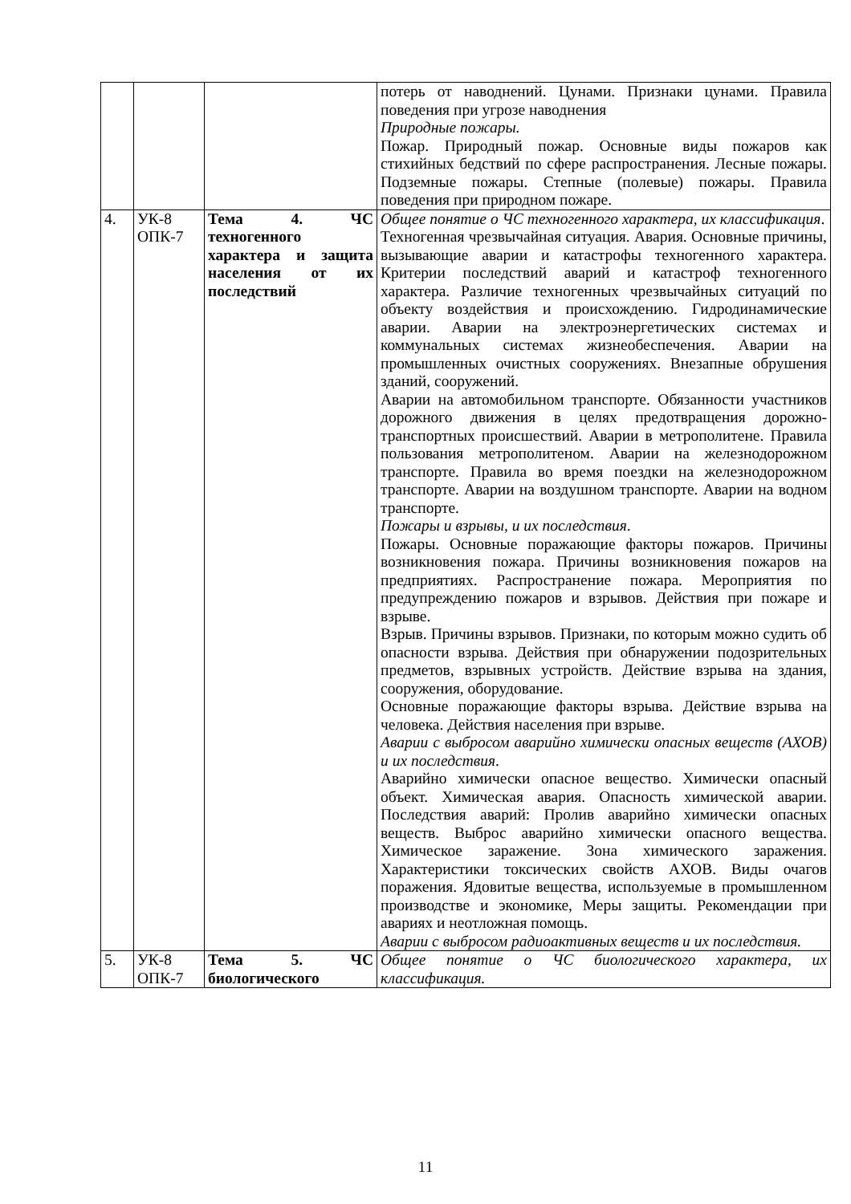| | | | потерь от наводнений. Цунами. Признаки цунами. Правила поведения при угрозе наводнения Природные пожары. Пожар. Природный пожар. Основные виды пожаров как стихийных бедствий по сфере распространения. Лесные пожары. Подземные пожары. Степные (полевые) пожары. Правила поведения при природном пожаре. |
| 4. | УК-8 ОПК-7 | Тема 4. ЧС техногенного характера и защита населения от их последствий | Общее понятие о ЧС техногенного характера, их классификация . Техногенная чрезвычайная ситуация. Авария. Основные причины, вызывающие аварии и катастрофы техногенного характера. Критерии последствий аварий и катастроф техногенного характера. Различие техногенных чрезвычайных ситуаций по объекту воздействия и происхождению. Гидродинамические аварии. Аварии на электроэнергетических системах и коммунальных системах жизнеобеспечения. Аварии на промышленных очистных сооружениях. Внезапные обрушения зданий, сооружений. Аварии на автомобильном транспорте. Обязанности участников дорожного движения в целях предотвращения дорожно-транспортных происшествий. Аварии в метрополитене. Правила пользования метрополитеном. Аварии на железнодорожном транспорте. Правила во время поездки на железнодорожном транспорте. Аварии на воздушном транспорте. Аварии на водном транспорте. Пожары и взрывы, и их последствия . Пожары. Основные поражающие факторы пожаров. Причины возникновения пожара. Причины возникновения пожаров на предприятиях. Распространение пожара. Мероприятия по предупреждению пожаров и взрывов. Действия при пожаре и взрыве. Взрыв. Причины взрывов. Признаки, по которым можно судить об опасности взрыва. Действия при обнаружении подозрительных предметов, взрывных устройств. Действие взрыва на здания, сооружения, оборудование. Основные поражающие факторы взрыва. Действие взрыва на человека. Действия населения при взрыве. Аварии с выбросом аварийно химически опасных веществ (АХОВ) и их последствия . Аварийно химически опасное вещество. Химически опасный объект. Химическая авария. Опасность химической аварии. Последствия аварий: Пролив аварийно химически опасных веществ. Выброс аварийно химически опасного вещества. Химическое заражение. Зона химического заражения. Характеристики токсических свойств АХОВ. Виды очагов поражения. Ядовитые вещества, используемые в промышленном производстве и экономике, Меры защиты. Рекомендации при авариях и неотложная помощь. Аварии с выбросом радиоактивных веществ и их последствия. |
| 5. | УК-8 ОПК-7 | Тема 5. ЧС биологического | Общее понятие о ЧС биологического характера, их классификация. |
11